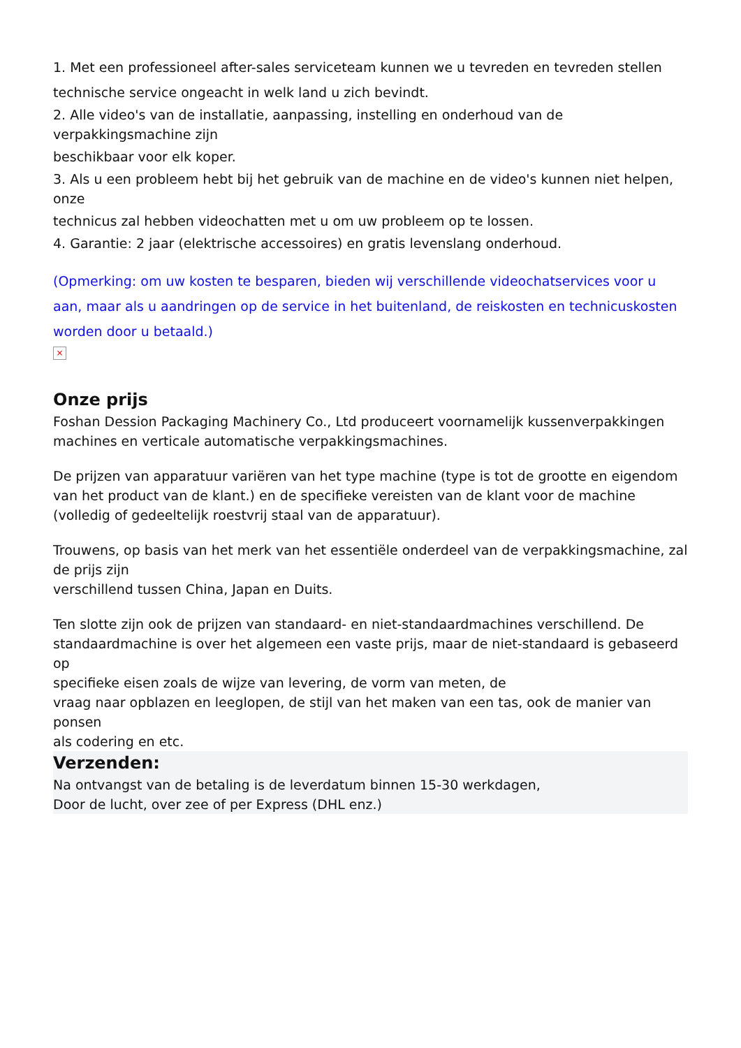1. Met een professioneel after-sales serviceteam kunnen we u tevreden en tevreden stellen
technische service ongeacht in welk land u zich bevindt.
2. Alle video's van de installatie, aanpassing, instelling en onderhoud van de verpakkingsmachine zijn
beschikbaar voor elk koper.
3. Als u een probleem hebt bij het gebruik van de machine en de video's kunnen niet helpen, onze
technicus zal hebben videochatten met u om uw probleem op te lossen.
4. Garantie: 2 jaar (elektrische accessoires) en gratis levenslang onderhoud.
(Opmerking: om uw kosten te besparen, bieden wij verschillende videochatservices voor u
aan, maar als u aandringen op de service in het buitenland, de reiskosten en technicuskosten worden door u betaald.)
×
Onze prijs
Foshan Dession Packaging Machinery Co., Ltd produceert voornamelijk kussenverpakkingen machines en verticale automatische verpakkingsmachines.
De prijzen van apparatuur variëren van het type machine (type is tot de grootte en eigendom van het product van de klant.) en de specifieke vereisten van de klant voor de machine
(volledig of gedeeltelijk roestvrij staal van de apparatuur).
Trouwens, op basis van het merk van het essentiële onderdeel van de verpakkingsmachine, zal de prijs zijn
verschillend tussen China, Japan en Duits.
Ten slotte zijn ook de prijzen van standaard- en niet-standaardmachines verschillend. De standaardmachine is over het algemeen een vaste prijs, maar de niet-standaard is gebaseerd op
specifieke eisen zoals de wijze van levering, de vorm van meten, de
vraag naar opblazen en leeglopen, de stijl van het maken van een tas, ook de manier van ponsen
als codering en etc.
Verzenden:
Na ontvangst van de betaling is de leverdatum binnen 15-30 werkdagen,
Door de lucht, over zee of per Express (DHL enz.)